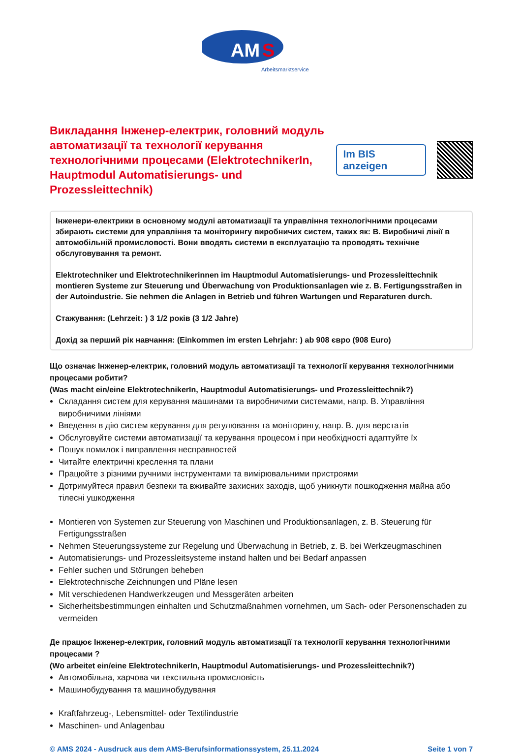AM
S
Arbeitsmarktservice
Викладання Інженер-електрик, головний модуль автоматизації та технології керування технологічними процесами (ElektrotechnikerIn, Hauptmodul Automatisierungs- und Prozessleittechnik)
Im BIS anzeigen
Інженери-електрики в основному модулі автоматизації та управління технологічними процесами збирають системи для управління та моніторингу виробничих систем, таких як: B. Виробничі лінії в автомобільній промисловості. Вони вводять системи в експлуатацію та проводять технічне обслуговування та ремонт.
Elektrotechniker und Elektrotechnikerinnen im Hauptmodul Automatisierungs- und Prozessleittechnik montieren Systeme zur Steuerung und Überwachung von Produktionsanlagen wie z. B. Fertigungsstraßen in der Autoindustrie. Sie nehmen die Anlagen in Betrieb und führen Wartungen und Reparaturen durch.
Стажування: (Lehrzeit: ) 3 1/2 років (3 1/2 Jahre)
Дохід за перший рік навчання: (Einkommen im ersten Lehrjahr: ) ab 908 євро (908 Euro)
Що означає Інженер-електрик, головний модуль автоматизації та технології керування технологічними процесами робити?
(Was macht ein/eine ElektrotechnikerIn, Hauptmodul Automatisierungs- und Prozessleittechnik?)
Складання систем для керування машинами та виробничими системами, напр. B. Управління виробничими лініями
Введення в дію систем керування для регулювання та моніторингу, напр. B. для верстатів
Обслуговуйте системи автоматизації та керування процесом і при необхідності адаптуйте їх
Пошук помилок і виправлення несправностей
Читайте електричні креслення та плани
Працюйте з різними ручними інструментами та вимірювальними пристроями
Дотримуйтеся правил безпеки та вживайте захисних заходів, щоб уникнути пошкодження майна або тілесні ушкодження
Montieren von Systemen zur Steuerung von Maschinen und Produktionsanlagen, z. B. Steuerung für Fertigungsstraßen
Nehmen Steuerungssysteme zur Regelung und Überwachung in Betrieb, z. B. bei Werkzeugmaschinen
Automatisierungs- und Prozessleitsysteme instand halten und bei Bedarf anpassen
Fehler suchen und Störungen beheben
Elektrotechnische Zeichnungen und Pläne lesen
Mit verschiedenen Handwerkzeugen und Messgeräten arbeiten
Sicherheitsbestimmungen einhalten und Schutzmaßnahmen vornehmen, um Sach- oder Personenschaden zu vermeiden
Де працює Інженер-електрик, головний модуль автоматизації та технології керування технологічними процесами ?
(Wo arbeitet ein/eine ElektrotechnikerIn, Hauptmodul Automatisierungs- und Prozessleittechnik?)
Автомобільна, харчова чи текстильна промисловість
Машинобудування та машинобудування
Kraftfahrzeug-, Lebensmittel- oder Textilindustrie
Maschinen- und Anlagenbau
© AMS 2024 - Ausdruck aus dem AMS-Berufsinformationssystem, 25.11.2024 Seite 1 von 7